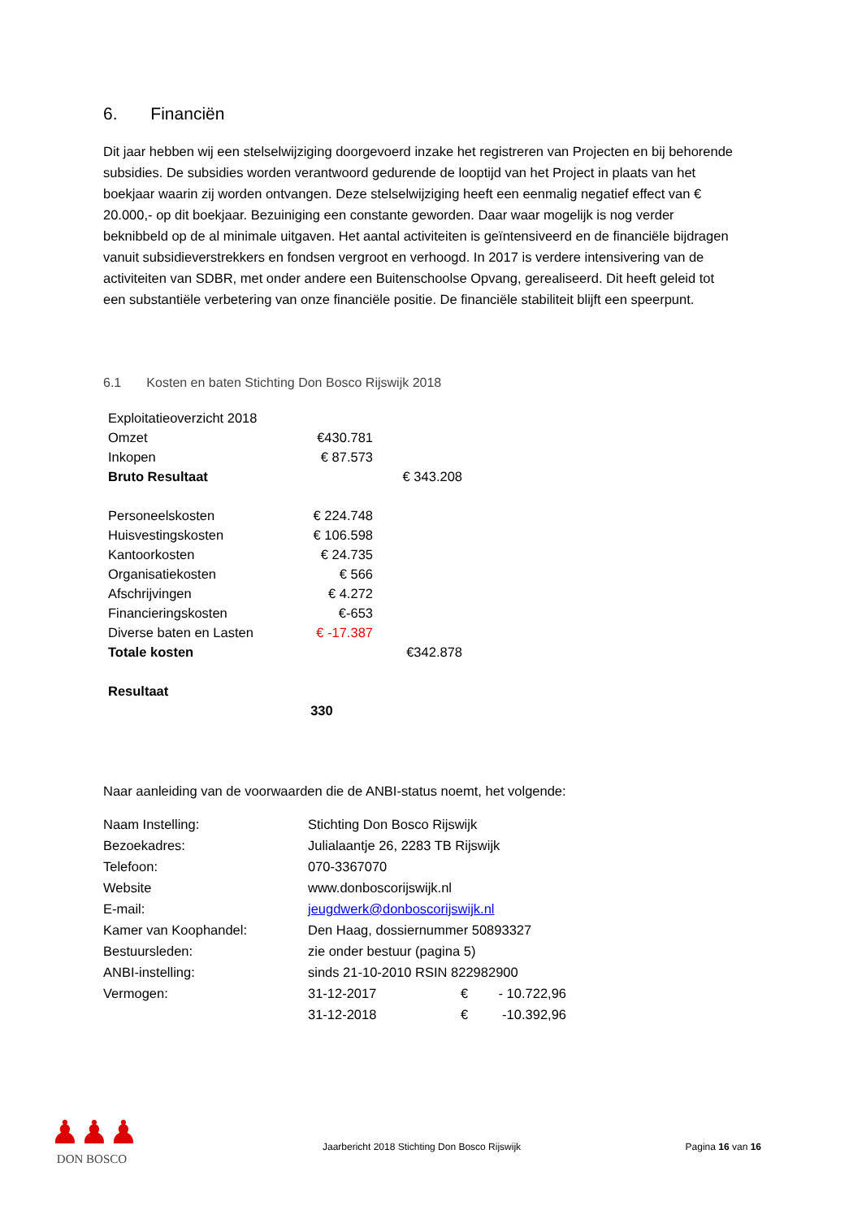6. Financiën
Dit jaar hebben wij een stelselwijziging doorgevoerd inzake het registreren van Projecten en bij behorende subsidies. De subsidies worden verantwoord gedurende de looptijd van het Project in plaats van het boekjaar waarin zij worden ontvangen. Deze stelselwijziging heeft een eenmalig negatief effect van € 20.000,- op dit boekjaar. Bezuiniging een constante geworden. Daar waar mogelijk is nog verder beknibbeld op de al minimale uitgaven. Het aantal activiteiten is geïntensiveerd en de financiële bijdragen vanuit subsidieverstrekkers en fondsen vergroot en verhoogd. In 2017 is verdere intensivering van de activiteiten van SDBR, met onder andere een Buitenschoolse Opvang, gerealiseerd. Dit heeft geleid tot een substantiële verbetering van onze financiële positie. De financiële stabiliteit blijft een speerpunt.
6.1 Kosten en baten Stichting Don Bosco Rijswijk 2018
| Exploitatieoverzicht 2018 | | |
| Omzet | €430.781 | |
| Inkopen | € 87.573 | |
| Bruto Resultaat | | € 343.208 |
| Personeelskosten | € 224.748 | |
| Huisvestingskosten | € 106.598 | |
| Kantoorkosten | € 24.735 | |
| Organisatiekosten | € 566 | |
| Afschrijvingen | € 4.272 | |
| Financieringskosten | €-653 | |
| Diverse baten en Lasten | € -17.387 | |
| Totale kosten | | €342.878 |
| Resultaat | | |
| | 330 | |
Naar aanleiding van de voorwaarden die de ANBI-status noemt, het volgende:
| Naam Instelling: | Stichting Don Bosco Rijswijk | | |
| Bezoekadres: | Julialaantje 26, 2283 TB Rijswijk | | |
| Telefoon: | 070-3367070 | | |
| Website | www.donboscorijswijk.nl | | |
| E-mail: | jeugdwerk@donboscorijswijk.nl | | |
| Kamer van Koophandel: | Den Haag, dossiernummer 50893327 | | |
| Bestuursleden: | zie onder bestuur (pagina 5) | | |
| ANBI-instelling: | sinds 21-10-2010 RSIN 822982900 | | |
| Vermogen: | 31-12-2017 | € | - 10.722,96 |
| | 31-12-2018 | € | -10.392,96 |
♟♟♟
DON BOSCO
Jaarbericht 2018 Stichting Don Bosco Rijswijk Pagina 16 van 16